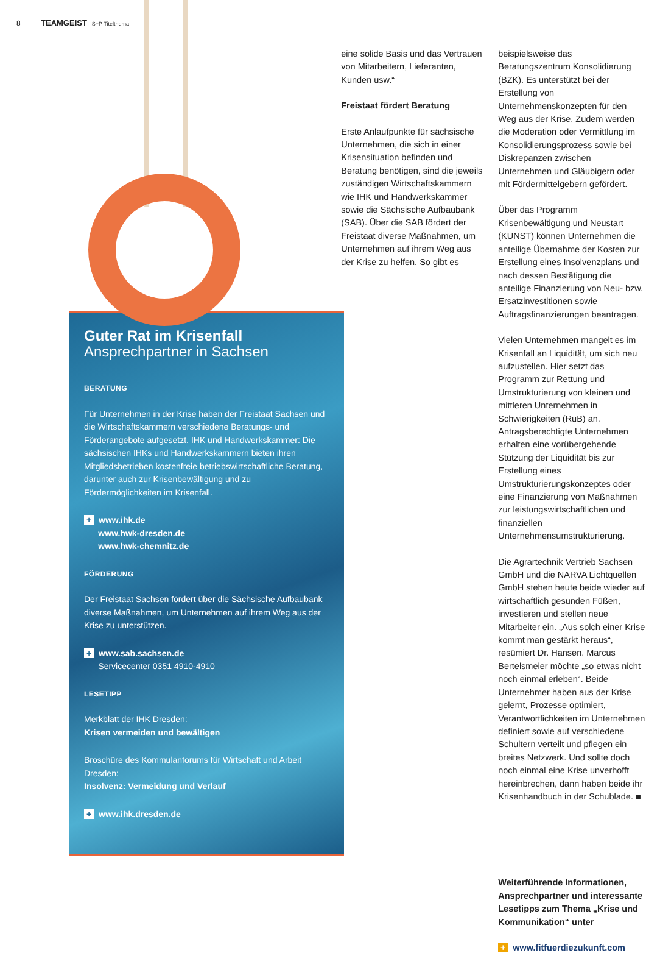8 TEAMGEIST S+P Titelthema
Guter Rat im Krisenfall
Ansprechpartner in Sachsen
BERATUNG
Für Unternehmen in der Krise haben der Freistaat Sachsen und die Wirtschaftskammern verschiedene Beratungs- und Förderangebote aufgesetzt. IHK und Handwerkskammer: Die sächsischen IHKs und Handwerkskammern bieten ihren Mitgliedsbetrieben kostenfreie betriebswirtschaftliche Beratung, darunter auch zur Krisenbewältigung und zu Fördermöglichkeiten im Krisenfall.
+ www.ihk.de
www.hwk-dresden.de
www.hwk-chemnitz.de
FÖRDERUNG
Der Freistaat Sachsen fördert über die Sächsische Aufbaubank diverse Maßnahmen, um Unternehmen auf ihrem Weg aus der Krise zu unterstützen.
+ www.sab.sachsen.de
Servicecenter 0351 4910-4910
LESETIPP
Merkblatt der IHK Dresden:
Krisen vermeiden und bewältigen
Broschüre des Kommulanforums für Wirtschaft und Arbeit Dresden:
Insolvenz: Vermeidung und Verlauf
+ www.ihk.dresden.de
eine solide Basis und das Vertrauen von Mitarbeitern, Lieferanten, Kunden usw.“
Freistaat fördert Beratung
Erste Anlaufpunkte für sächsische Unternehmen, die sich in einer Krisensituation befinden und Beratung benötigen, sind die jeweils zuständigen Wirtschaftskammern wie IHK und Handwerkskammer sowie die Sächsische Aufbaubank (SAB). Über die SAB fördert der Freistaat diverse Maßnahmen, um Unternehmen auf ihrem Weg aus der Krise zu helfen. So gibt es
beispielsweise das Beratungszentrum Konsolidierung (BZK). Es unterstützt bei der Erstellung von Unternehmenskonzepten für den Weg aus der Krise. Zudem werden die Moderation oder Vermittlung im Konsolidierungsprozess sowie bei Diskrepanzen zwischen Unternehmen und Gläubigern oder mit Fördermittelgebern gefördert.
Über das Programm Krisenbewältigung und Neustart (KUNST) können Unternehmen die anteilige Übernahme der Kosten zur Erstellung eines Insolvenzplans und nach dessen Bestätigung die anteilige Finanzierung von Neu- bzw. Ersatzinvestitionen sowie Auftragsfinanzierungen beantragen.
Vielen Unternehmen mangelt es im Krisenfall an Liquidität, um sich neu aufzustellen. Hier setzt das Programm zur Rettung und Umstrukturierung von kleinen und mittleren Unternehmen in Schwierigkeiten (RuB) an. Antragsberechtigte Unternehmen erhalten eine vorübergehende Stützung der Liquidität bis zur Erstellung eines Umstrukturierungskonzeptes oder eine Finanzierung von Maßnahmen zur leistungswirtschaftlichen und finanziellen Unternehmensumstrukturierung.
Die Agrartechnik Vertrieb Sachsen GmbH und die NARVA Lichtquellen GmbH stehen heute beide wieder auf wirtschaftlich gesunden Füßen, investieren und stellen neue Mitarbeiter ein. „Aus solch einer Krise kommt man gestärkt heraus“, resümiert Dr. Hansen. Marcus Bertelsmeier möchte „so etwas nicht noch einmal erleben“. Beide Unternehmer haben aus der Krise gelernt, Prozesse optimiert, Verantwortlichkeiten im Unternehmen definiert sowie auf verschiedene Schultern verteilt und pflegen ein breites Netzwerk. Und sollte doch noch einmal eine Krise unverhofft hereinbrechen, dann haben beide ihr Krisenhandbuch in der Schublade. ■
Weiterführende Informationen, Ansprechpartner und interessante Lesetipps zum Thema „Krise und Kommunikation“ unter
+ www.fitfuerdiezukunft.com